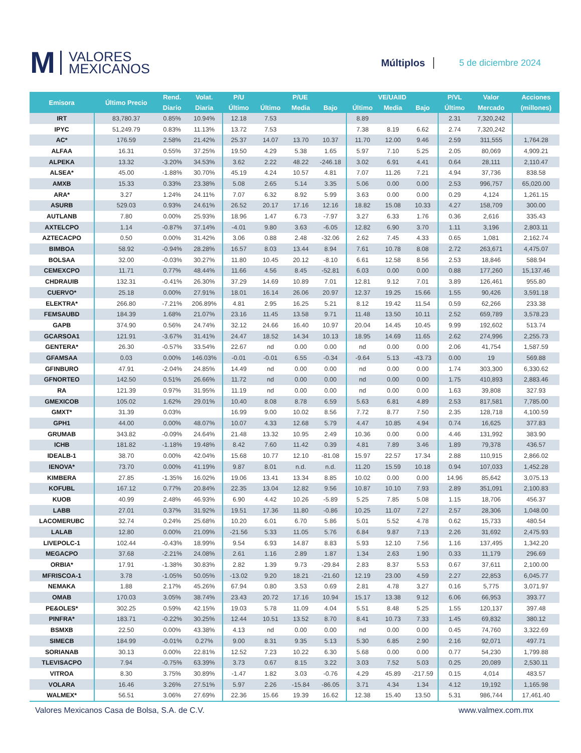M VALORES
MEXICANOS
Múltiplos 5 de diciembre 2024
| Emisora | Último Precio | Rend. | Volat. | P/U | P/UE | | | VE/UAIID | | | P/VL | Valor | Acciones |
| --- | --- | --- | --- | --- | --- | --- | --- | --- | --- | --- | --- | --- | --- |
| | | Diario | Diaria | Último | Último | Media | Bajo | Último | Media | Bajo | Último | Mercado | (millones) |
| IRT | 83,780.37 | 0.85% | 10.94% | 12.18 | 7.53 | | | 8.89 | | | 2.31 | 7,320,242 | |
| IPYC | 51,249.79 | 0.83% | 11.13% | 13.72 | 7.53 | | | 7.38 | 8.19 | 6.62 | 2.74 | 7,320,242 | |
| AC* | 176.59 | 2.58% | 21.42% | 25.37 | 14.07 | 13.70 | 10.37 | 11.70 | 12.00 | 9.46 | 2.59 | 311,555 | 1,764.28 |
| ALFAA | 16.31 | 0.55% | 37.25% | 19.50 | 4.29 | 5.38 | 1.65 | 5.97 | 7.10 | 5.25 | 2.05 | 80,069 | 4,909.21 |
| ALPEKA | 13.32 | -3.20% | 34.53% | 3.62 | 2.22 | 48.22 | -246.18 | 3.02 | 6.91 | 4.41 | 0.64 | 28,111 | 2,110.47 |
| ALSEA* | 45.00 | -1.88% | 30.70% | 45.19 | 4.24 | 10.57 | 4.81 | 7.07 | 11.26 | 7.21 | 4.94 | 37,736 | 838.58 |
| AMXB | 15.33 | 0.33% | 23.38% | 5.08 | 2.65 | 5.14 | 3.35 | 5.06 | 0.00 | 0.00 | 2.53 | 996,757 | 65,020.00 |
| ARA* | 3.27 | 1.24% | 24.11% | 7.07 | 6.32 | 8.92 | 5.99 | 3.63 | 0.00 | 0.00 | 0.29 | 4,124 | 1,261.15 |
| ASURB | 529.03 | 0.93% | 24.61% | 26.52 | 20.17 | 17.16 | 12.16 | 18.82 | 15.08 | 10.33 | 4.27 | 158,709 | 300.00 |
| AUTLANB | 7.80 | 0.00% | 25.93% | 18.96 | 1.47 | 6.73 | -7.97 | 3.27 | 6.33 | 1.76 | 0.36 | 2,616 | 335.43 |
| AXTELCPO | 1.14 | -0.87% | 37.14% | -4.01 | 9.80 | 3.63 | -6.05 | 12.82 | 6.90 | 3.70 | 1.11 | 3,196 | 2,803.11 |
| AZTECACPO | 0.50 | 0.00% | 31.42% | 3.06 | 0.88 | 2.48 | -32.06 | 2.62 | 7.45 | 4.33 | 0.65 | 1,081 | 2,162.74 |
| BIMBOA | 58.92 | -0.94% | 28.28% | 16.57 | 8.03 | 13.44 | 8.94 | 7.61 | 10.78 | 8.08 | 2.72 | 263,671 | 4,475.07 |
| BOLSAA | 32.00 | -0.03% | 30.27% | 11.80 | 10.45 | 20.12 | -8.10 | 6.61 | 12.58 | 8.56 | 2.53 | 18,846 | 588.94 |
| CEMEXCPO | 11.71 | 0.77% | 48.44% | 11.66 | 4.56 | 8.45 | -52.81 | 6.03 | 0.00 | 0.00 | 0.88 | 177,260 | 15,137.46 |
| CHDRAUIB | 132.31 | -0.41% | 26.30% | 37.29 | 14.69 | 10.89 | 7.01 | 12.81 | 9.12 | 7.01 | 3.89 | 126,461 | 955.80 |
| CUERVO* | 25.18 | 0.00% | 27.91% | 18.01 | 16.14 | 26.06 | 20.97 | 12.37 | 19.25 | 15.66 | 1.55 | 90,426 | 3,591.18 |
| ELEKTRA* | 266.80 | -7.21% | 206.89% | 4.81 | 2.95 | 16.25 | 5.21 | 8.12 | 19.42 | 11.54 | 0.59 | 62,266 | 233.38 |
| FEMSAUBD | 184.39 | 1.68% | 21.07% | 23.16 | 11.45 | 13.58 | 9.71 | 11.48 | 13.50 | 10.11 | 2.52 | 659,789 | 3,578.23 |
| GAPB | 374.90 | 0.56% | 24.74% | 32.12 | 24.66 | 16.40 | 10.97 | 20.04 | 14.45 | 10.45 | 9.99 | 192,602 | 513.74 |
| GCARSOA1 | 121.91 | -3.67% | 31.41% | 24.47 | 18.52 | 14.34 | 10.13 | 18.95 | 14.69 | 11.65 | 2.62 | 274,996 | 2,255.73 |
| GENTERA* | 26.30 | -0.57% | 33.54% | 22.67 | nd | 0.00 | 0.00 | nd | 0.00 | 0.00 | 2.06 | 41,754 | 1,587.59 |
| GFAMSAA | 0.03 | 0.00% | 146.03% | -0.01 | -0.01 | 6.55 | -0.34 | -9.64 | 5.13 | -43.73 | 0.00 | 19 | 569.88 |
| GFINBURO | 47.91 | -2.04% | 24.85% | 14.49 | nd | 0.00 | 0.00 | nd | 0.00 | 0.00 | 1.74 | 303,300 | 6,330.62 |
| GFNORTEO | 142.50 | 0.51% | 26.66% | 11.72 | nd | 0.00 | 0.00 | nd | 0.00 | 0.00 | 1.75 | 410,893 | 2,883.46 |
| RA | 121.39 | 0.97% | 31.95% | 11.19 | nd | 0.00 | 0.00 | nd | 0.00 | 0.00 | 1.63 | 39,808 | 327.93 |
| GMEXICOB | 105.02 | 1.62% | 29.01% | 10.40 | 8.08 | 8.78 | 6.59 | 5.63 | 6.81 | 4.89 | 2.53 | 817,581 | 7,785.00 |
| GMXT* | 31.39 | 0.03% | | 16.99 | 9.00 | 10.02 | 8.56 | 7.72 | 8.77 | 7.50 | 2.35 | 128,718 | 4,100.59 |
| GPH1 | 44.00 | 0.00% | 48.07% | 10.07 | 4.33 | 12.68 | 5.79 | 4.47 | 10.85 | 4.94 | 0.74 | 16,625 | 377.83 |
| GRUMAB | 343.82 | -0.09% | 24.64% | 21.48 | 13.32 | 10.95 | 2.49 | 10.36 | 0.00 | 0.00 | 4.46 | 131,992 | 383.90 |
| ICHB | 181.82 | -1.18% | 19.48% | 8.42 | 7.60 | 11.42 | 0.39 | 4.81 | 7.89 | 3.46 | 1.89 | 79,378 | 436.57 |
| IDEALB-1 | 38.70 | 0.00% | 42.04% | 15.68 | 10.77 | 12.10 | -81.08 | 15.97 | 22.57 | 17.34 | 2.88 | 110,915 | 2,866.02 |
| IENOVA* | 73.70 | 0.00% | 41.19% | 9.87 | 8.01 | n.d. | n.d. | 11.20 | 15.59 | 10.18 | 0.94 | 107,033 | 1,452.28 |
| KIMBERA | 27.85 | -1.35% | 16.02% | 19.06 | 13.41 | 13.34 | 8.85 | 10.02 | 0.00 | 0.00 | 14.96 | 85,642 | 3,075.13 |
| KOFUBL | 167.12 | 0.77% | 20.84% | 22.35 | 13.04 | 12.82 | 9.56 | 10.87 | 10.10 | 7.93 | 2.89 | 351,091 | 2,100.83 |
| KUOB | 40.99 | 2.48% | 46.93% | 6.90 | 4.42 | 10.26 | -5.89 | 5.25 | 7.85 | 5.08 | 1.15 | 18,706 | 456.37 |
| LABB | 27.01 | 0.37% | 31.92% | 19.51 | 17.36 | 11.80 | -0.86 | 10.25 | 11.07 | 7.27 | 2.57 | 28,306 | 1,048.00 |
| LACOMERUBC | 32.74 | 0.24% | 25.68% | 10.20 | 6.01 | 6.70 | 5.86 | 5.01 | 5.52 | 4.78 | 0.62 | 15,733 | 480.54 |
| LALAB | 12.80 | 0.00% | 21.09% | -21.56 | 5.33 | 11.05 | 5.76 | 6.84 | 9.87 | 7.13 | 2.26 | 31,692 | 2,475.93 |
| LIVEPOLC-1 | 102.44 | -0.43% | 18.99% | 9.54 | 6.93 | 14.87 | 8.83 | 5.93 | 12.10 | 7.56 | 1.16 | 137,495 | 1,342.20 |
| MEGACPO | 37.68 | -2.21% | 24.08% | 2.61 | 1.16 | 2.89 | 1.87 | 1.34 | 2.63 | 1.90 | 0.33 | 11,179 | 296.69 |
| ORBIA* | 17.91 | -1.38% | 30.83% | 2.82 | 1.39 | 9.73 | -29.84 | 2.83 | 8.37 | 5.53 | 0.67 | 37,611 | 2,100.00 |
| MFRISCOA-1 | 3.78 | -1.05% | 50.05% | -13.02 | 9.20 | 18.21 | -21.60 | 12.19 | 23.00 | 4.59 | 2.27 | 22,853 | 6,045.77 |
| NEMAKA | 1.88 | 2.17% | 45.26% | 67.94 | 0.80 | 3.53 | 0.69 | 2.81 | 4.78 | 3.27 | 0.16 | 5,775 | 3,071.97 |
| OMAB | 170.03 | 3.05% | 38.74% | 23.43 | 20.72 | 17.16 | 10.94 | 15.17 | 13.38 | 9.12 | 6.06 | 66,953 | 393.77 |
| PE&OLES* | 302.25 | 0.59% | 42.15% | 19.03 | 5.78 | 11.09 | 4.04 | 5.51 | 8.48 | 5.25 | 1.55 | 120,137 | 397.48 |
| PINFRA* | 183.71 | -0.22% | 30.25% | 12.44 | 10.51 | 13.52 | 8.70 | 8.41 | 10.73 | 7.33 | 1.45 | 69,832 | 380.12 |
| BSMXB | 22.50 | 0.00% | 43.38% | 4.13 | nd | 0.00 | 0.00 | nd | 0.00 | 0.00 | 0.45 | 74,760 | 3,322.69 |
| SIMECB | 184.99 | -0.01% | 0.27% | 9.00 | 8.31 | 9.35 | 5.13 | 5.30 | 6.85 | 2.90 | 2.16 | 92,071 | 497.71 |
| SORIANAB | 30.13 | 0.00% | 22.81% | 12.52 | 7.23 | 10.22 | 6.30 | 5.68 | 0.00 | 0.00 | 0.77 | 54,230 | 1,799.88 |
| TLEVISACPO | 7.94 | -0.75% | 63.39% | 3.73 | 0.67 | 8.15 | 3.22 | 3.03 | 7.52 | 5.03 | 0.25 | 20,089 | 2,530.11 |
| VITROA | 8.30 | 3.75% | 30.89% | -1.47 | 1.82 | 3.03 | -0.76 | 4.29 | 45.89 | -217.59 | 0.15 | 4,014 | 483.57 |
| VOLARA | 16.46 | 3.26% | 27.51% | 5.97 | 2.26 | -15.84 | -86.05 | 3.71 | 4.34 | 1.34 | 4.12 | 19,192 | 1,165.98 |
| WALMEX* | 56.51 | 3.06% | 27.69% | 22.36 | 15.66 | 19.39 | 16.62 | 12.38 | 15.40 | 13.50 | 5.31 | 986,744 | 17,461.40 |
Valores Mexicanos Casa de Bolsa, S.A. de C.V. www.valmex.com.mx